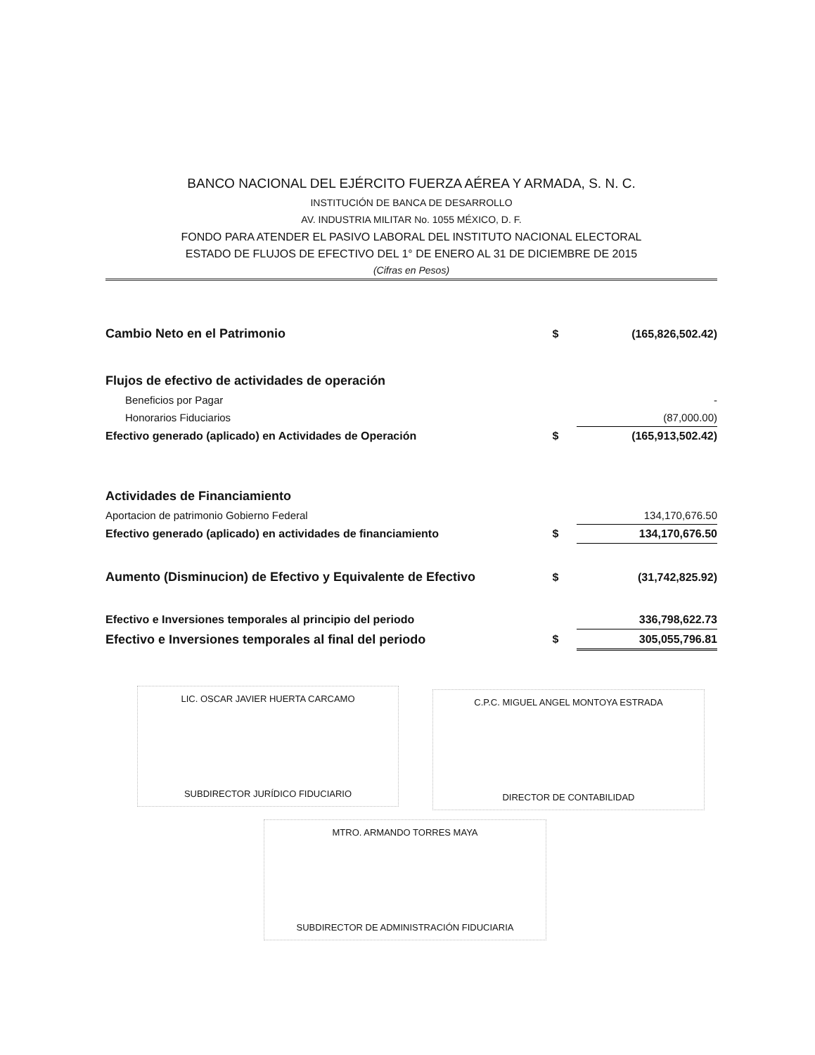BANCO NACIONAL DEL EJÉRCITO FUERZA AÉREA Y ARMADA, S. N. C.
INSTITUCIÓN DE BANCA DE DESARROLLO
AV. INDUSTRIA MILITAR No. 1055 MÉXICO, D. F.
FONDO PARA ATENDER EL PASIVO LABORAL DEL INSTITUTO NACIONAL ELECTORAL
ESTADO DE FLUJOS DE EFECTIVO DEL 1° DE ENERO AL 31 DE DICIEMBRE DE 2015
(Cifras en Pesos)
| Cambio Neto en el Patrimonio | $ | (165,826,502.42) |
| Flujos de efectivo de actividades de operación | | |
| Beneficios por Pagar | | - |
| Honorarios Fiduciarios | | (87,000.00) |
| Efectivo generado (aplicado) en Actividades de Operación | $ | (165,913,502.42) |
| Actividades de Financiamiento | | |
| Aportacion de patrimonio Gobierno Federal | | 134,170,676.50 |
| Efectivo generado (aplicado) en actividades de financiamiento | $ | 134,170,676.50 |
| Aumento (Disminucion) de Efectivo y Equivalente de Efectivo | $ | (31,742,825.92) |
| Efectivo e Inversiones temporales al principio del periodo | | 336,798,622.73 |
| Efectivo e Inversiones temporales al final del periodo | $ | 305,055,796.81 |
LIC. OSCAR JAVIER HUERTA CARCAMO
SUBDIRECTOR JURÍDICO FIDUCIARIO
C.P.C. MIGUEL ANGEL MONTOYA ESTRADA
DIRECTOR DE CONTABILIDAD
MTRO. ARMANDO TORRES MAYA
SUBDIRECTOR DE ADMINISTRACIÓN FIDUCIARIA